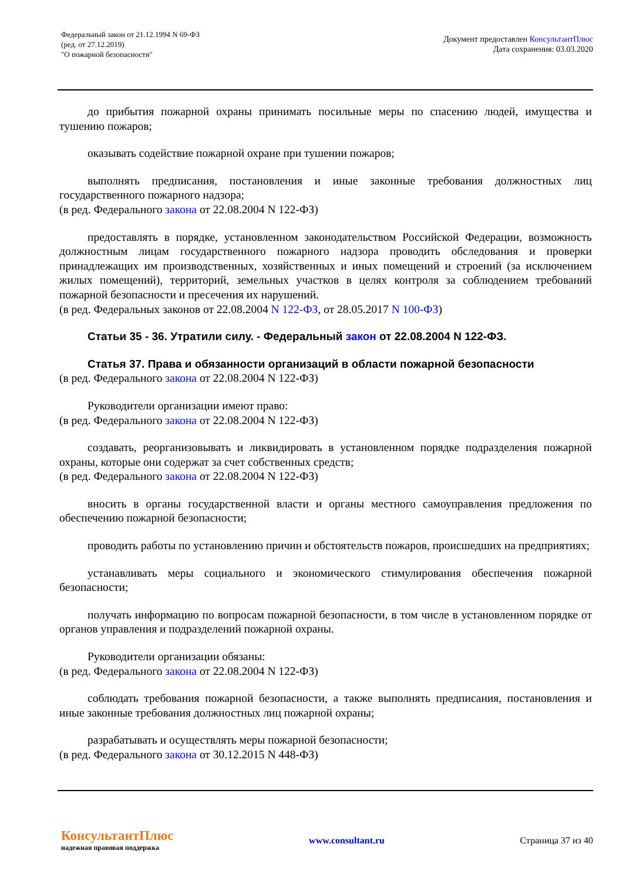Федеральный закон от 21.12.1994 N 69-ФЗ
(ред. от 27.12.2019)
"О пожарной безопасности"
Документ предоставлен КонсультантПлюс
Дата сохранения: 03.03.2020
до прибытия пожарной охраны принимать посильные меры по спасению людей, имущества и тушению пожаров;
оказывать содействие пожарной охране при тушении пожаров;
выполнять предписания, постановления и иные законные требования должностных лиц государственного пожарного надзора;
(в ред. Федерального закона от 22.08.2004 N 122-ФЗ)
предоставлять в порядке, установленном законодательством Российской Федерации, возможность должностным лицам государственного пожарного надзора проводить обследования и проверки принадлежащих им производственных, хозяйственных и иных помещений и строений (за исключением жилых помещений), территорий, земельных участков в целях контроля за соблюдением требований пожарной безопасности и пресечения их нарушений.
(в ред. Федеральных законов от 22.08.2004 N 122-ФЗ, от 28.05.2017 N 100-ФЗ)
Статьи 35 - 36. Утратили силу. - Федеральный закон от 22.08.2004 N 122-ФЗ.
Статья 37. Права и обязанности организаций в области пожарной безопасности
(в ред. Федерального закона от 22.08.2004 N 122-ФЗ)
Руководители организации имеют право:
(в ред. Федерального закона от 22.08.2004 N 122-ФЗ)
создавать, реорганизовывать и ликвидировать в установленном порядке подразделения пожарной охраны, которые они содержат за счет собственных средств;
(в ред. Федерального закона от 22.08.2004 N 122-ФЗ)
вносить в органы государственной власти и органы местного самоуправления предложения по обеспечению пожарной безопасности;
проводить работы по установлению причин и обстоятельств пожаров, происшедших на предприятиях;
устанавливать меры социального и экономического стимулирования обеспечения пожарной безопасности;
получать информацию по вопросам пожарной безопасности, в том числе в установленном порядке от органов управления и подразделений пожарной охраны.
Руководители организации обязаны:
(в ред. Федерального закона от 22.08.2004 N 122-ФЗ)
соблюдать требования пожарной безопасности, а также выполнять предписания, постановления и иные законные требования должностных лиц пожарной охраны;
разрабатывать и осуществлять меры пожарной безопасности;
(в ред. Федерального закона от 30.12.2015 N 448-ФЗ)
КонсультантПлюс
надежная правовая поддержка
www.consultant.ru Страница 37 из 40